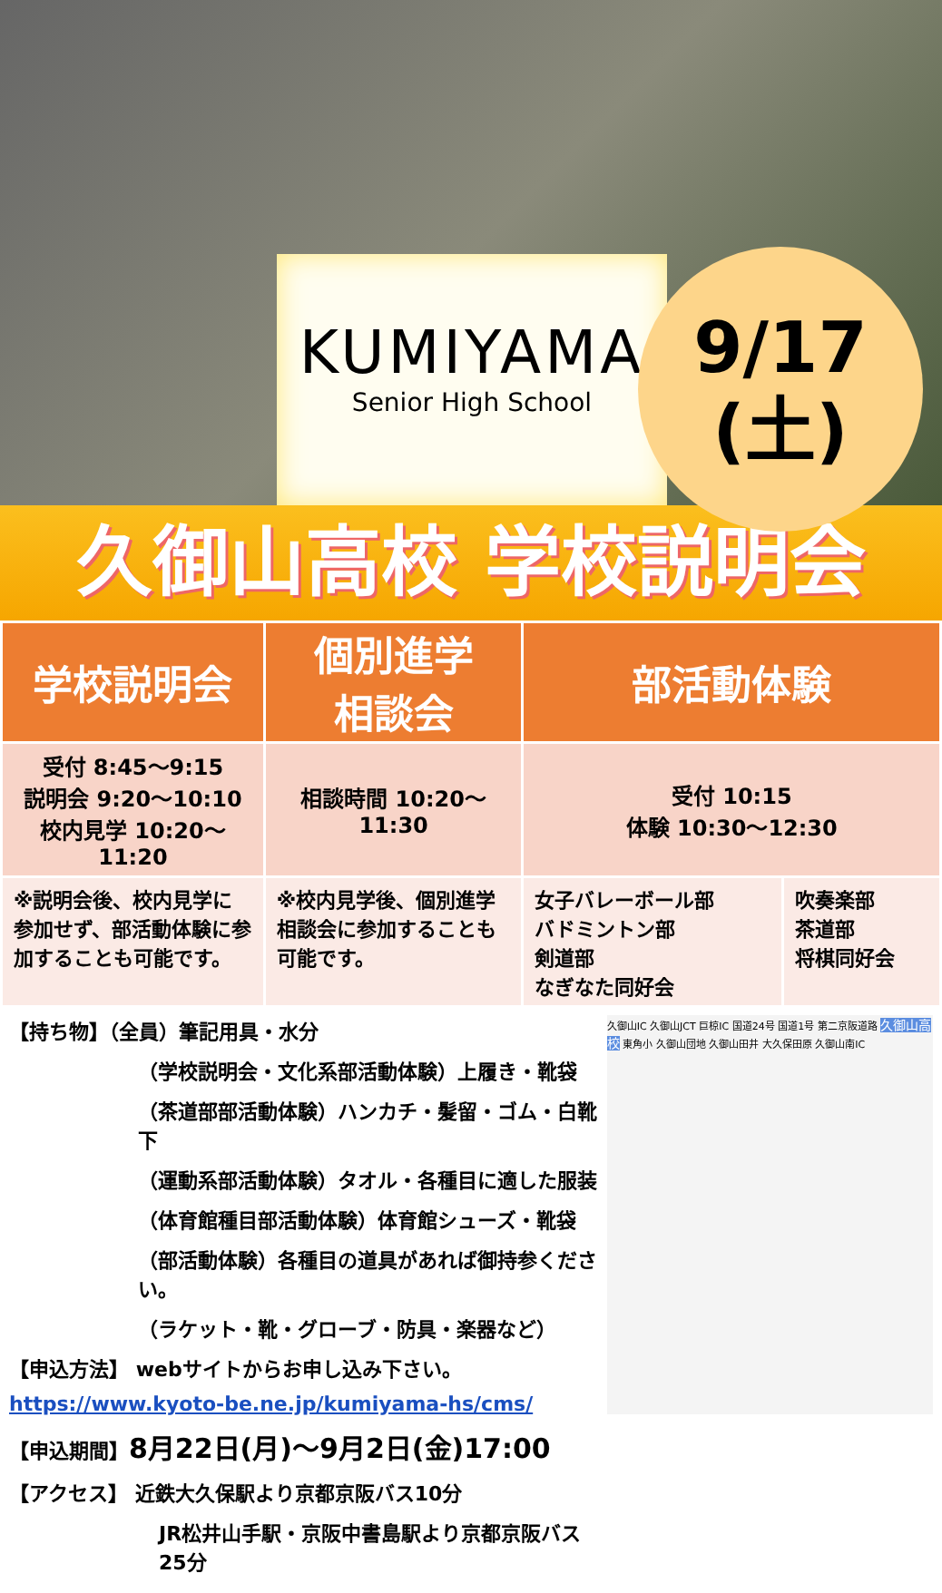KUMIYAMA
Senior High School
9/17
(土)
久御山高校 学校説明会
| 学校説明会 | 個別進学 相談会 | 部活動体験 | |
| --- | --- | --- | --- |
| 受付 8:45〜9:15 説明会 9:20〜10:10 校内見学 10:20〜11:20 | 相談時間 10:20〜11:30 | 受付 10:15 体験 10:30〜12:30 | |
| ※説明会後、校内見学に参加せず、部活動体験に参加することも可能です。 | ※校内見学後、個別進学相談会に参加することも可能です。 | 女子バレーボール部 バドミントン部 剣道部 なぎなた同好会 | 吹奏楽部 茶道部 将棋同好会 |
【持ち物】（全員）筆記用具・水分
（学校説明会・文化系部活動体験）上履き・靴袋
（茶道部部活動体験）ハンカチ・髪留・ゴム・白靴下
（運動系部活動体験）タオル・各種目に適した服装
（体育館種目部活動体験）体育館シューズ・靴袋
（部活動体験）各種目の道具があれば御持参ください。
（ラケット・靴・グローブ・防具・楽器など）
【申込方法】 webサイトからお申し込み下さい。
https://www.kyoto-be.ne.jp/kumiyama-hs/cms/
【申込期間】8月22日(月)〜9月2日(金)17:00
【アクセス】 近鉄大久保駅より京都京阪バス10分
JR松井山手駅・京阪中書島駅より京都京阪バス25分
久御山IC 久御山JCT 巨椋IC 国道24号 国道1号 第二京阪道路 久御山高校 東角小 久御山団地 久御山田井 大久保田原 久御山南IC